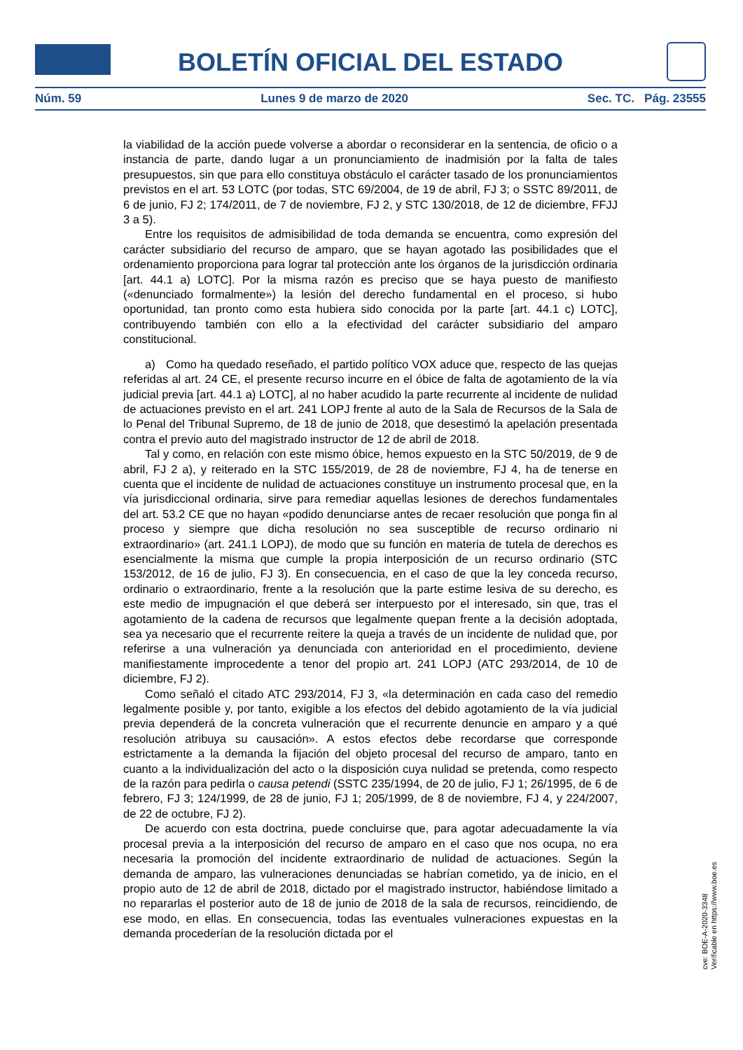BOLETÍN OFICIAL DEL ESTADO
Núm. 59 Lunes 9 de marzo de 2020 Sec. TC. Pág. 23555
la viabilidad de la acción puede volverse a abordar o reconsiderar en la sentencia, de oficio o a instancia de parte, dando lugar a un pronunciamiento de inadmisión por la falta de tales presupuestos, sin que para ello constituya obstáculo el carácter tasado de los pronunciamientos previstos en el art. 53 LOTC (por todas, STC 69/2004, de 19 de abril, FJ 3; o SSTC 89/2011, de 6 de junio, FJ 2; 174/2011, de 7 de noviembre, FJ 2, y STC 130/2018, de 12 de diciembre, FFJJ 3 a 5).
Entre los requisitos de admisibilidad de toda demanda se encuentra, como expresión del carácter subsidiario del recurso de amparo, que se hayan agotado las posibilidades que el ordenamiento proporciona para lograr tal protección ante los órganos de la jurisdicción ordinaria [art. 44.1 a) LOTC]. Por la misma razón es preciso que se haya puesto de manifiesto («denunciado formalmente») la lesión del derecho fundamental en el proceso, si hubo oportunidad, tan pronto como esta hubiera sido conocida por la parte [art. 44.1 c) LOTC], contribuyendo también con ello a la efectividad del carácter subsidiario del amparo constitucional.
a) Como ha quedado reseñado, el partido político VOX aduce que, respecto de las quejas referidas al art. 24 CE, el presente recurso incurre en el óbice de falta de agotamiento de la vía judicial previa [art. 44.1 a) LOTC], al no haber acudido la parte recurrente al incidente de nulidad de actuaciones previsto en el art. 241 LOPJ frente al auto de la Sala de Recursos de la Sala de lo Penal del Tribunal Supremo, de 18 de junio de 2018, que desestimó la apelación presentada contra el previo auto del magistrado instructor de 12 de abril de 2018.
Tal y como, en relación con este mismo óbice, hemos expuesto en la STC 50/2019, de 9 de abril, FJ 2 a), y reiterado en la STC 155/2019, de 28 de noviembre, FJ 4, ha de tenerse en cuenta que el incidente de nulidad de actuaciones constituye un instrumento procesal que, en la vía jurisdiccional ordinaria, sirve para remediar aquellas lesiones de derechos fundamentales del art. 53.2 CE que no hayan «podido denunciarse antes de recaer resolución que ponga fin al proceso y siempre que dicha resolución no sea susceptible de recurso ordinario ni extraordinario» (art. 241.1 LOPJ), de modo que su función en materia de tutela de derechos es esencialmente la misma que cumple la propia interposición de un recurso ordinario (STC 153/2012, de 16 de julio, FJ 3). En consecuencia, en el caso de que la ley conceda recurso, ordinario o extraordinario, frente a la resolución que la parte estime lesiva de su derecho, es este medio de impugnación el que deberá ser interpuesto por el interesado, sin que, tras el agotamiento de la cadena de recursos que legalmente quepan frente a la decisión adoptada, sea ya necesario que el recurrente reitere la queja a través de un incidente de nulidad que, por referirse a una vulneración ya denunciada con anterioridad en el procedimiento, deviene manifiestamente improcedente a tenor del propio art. 241 LOPJ (ATC 293/2014, de 10 de diciembre, FJ 2).
Como señaló el citado ATC 293/2014, FJ 3, «la determinación en cada caso del remedio legalmente posible y, por tanto, exigible a los efectos del debido agotamiento de la vía judicial previa dependerá de la concreta vulneración que el recurrente denuncie en amparo y a qué resolución atribuya su causación». A estos efectos debe recordarse que corresponde estrictamente a la demanda la fijación del objeto procesal del recurso de amparo, tanto en cuanto a la individualización del acto o la disposición cuya nulidad se pretenda, como respecto de la razón para pedirla o causa petendi (SSTC 235/1994, de 20 de julio, FJ 1; 26/1995, de 6 de febrero, FJ 3; 124/1999, de 28 de junio, FJ 1; 205/1999, de 8 de noviembre, FJ 4, y 224/2007, de 22 de octubre, FJ 2).
De acuerdo con esta doctrina, puede concluirse que, para agotar adecuadamente la vía procesal previa a la interposición del recurso de amparo en el caso que nos ocupa, no era necesaria la promoción del incidente extraordinario de nulidad de actuaciones. Según la demanda de amparo, las vulneraciones denunciadas se habrían cometido, ya de inicio, en el propio auto de 12 de abril de 2018, dictado por el magistrado instructor, habiéndose limitado a no repararlas el posterior auto de 18 de junio de 2018 de la sala de recursos, reincidiendo, de ese modo, en ellas. En consecuencia, todas las eventuales vulneraciones expuestas en la demanda procederían de la resolución dictada por el
cve: BOE-A-2020-3348
Verificable en https://www.boe.es